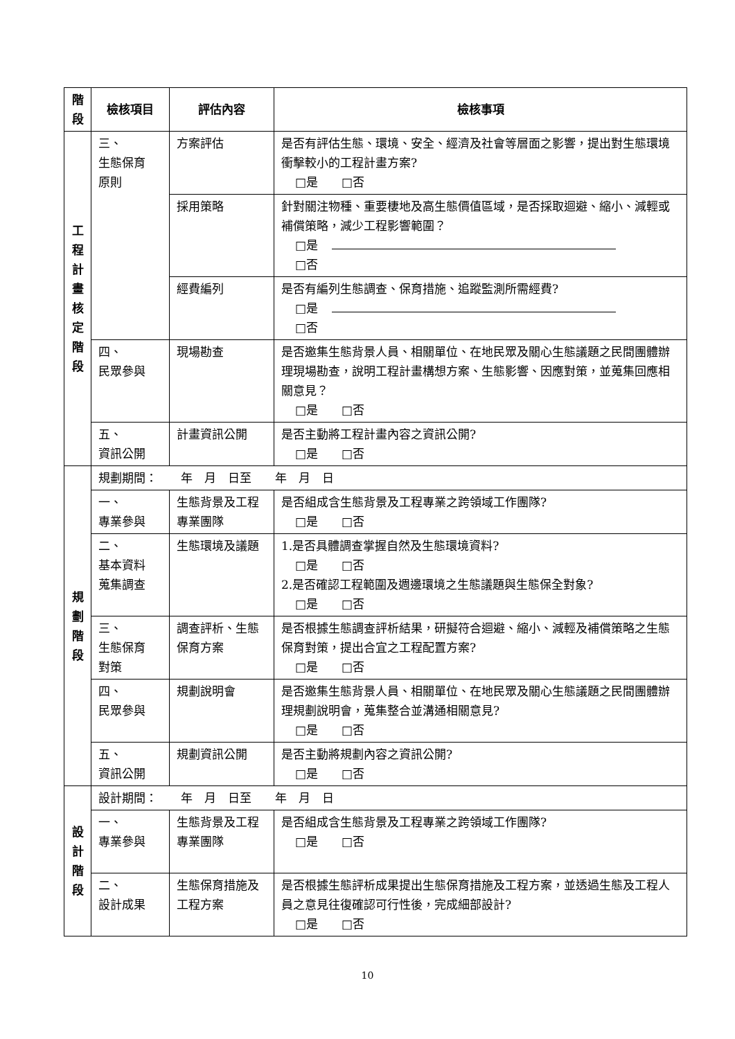| 階 段 | 檢核項目 | 評估內容 | 檢核事項 |
| --- | --- | --- | --- |
| 工 程 計 畫 核 定 階 段 | 三、 生態保育 原則 | 方案評估 | 是否有評估生態、環境、安全、經濟及社會等層面之影響，提出對生態環境衝擊較小的工程計畫方案? □是 □否 |
| | | 採用策略 | 針對關注物種、重要棲地及高生態價值區域，是否採取迴避、縮小、減輕或補償策略，減少工程影響範圍？ □是 □否 |
| | | 經費編列 | 是否有編列生態調查、保育措施、追蹤監測所需經費? □是 □否 |
| | 四、 民眾參與 | 現場勘查 | 是否邀集生態背景人員、相關單位、在地民眾及關心生態議題之民間團體辦理現場勘查，說明工程計畫構想方案、生態影響、因應對策，並蒐集回應相關意見？ □是 □否 |
| | 五、 資訊公開 | 計畫資訊公開 | 是否主動將工程計畫內容之資訊公開? □是 □否 |
| 規 劃 階 段 | 規劃期間： 年 月 日至 年 月 日 | | |
| | 一、 專業參與 | 生態背景及工程專業團隊 | 是否組成含生態背景及工程專業之跨領域工作團隊? □是 □否 |
| | 二、 基本資料 蒐集調查 | 生態環境及議題 | 1.是否具體調查掌握自然及生態環境資料? □是 □否 2.是否確認工程範圍及週邊環境之生態議題與生態保全對象? □是 □否 |
| | 三、 生態保育 對策 | 調查評析、生態保育方案 | 是否根據生態調查評析結果，研擬符合迴避、縮小、減輕及補償策略之生態保育對策，提出合宜之工程配置方案? □是 □否 |
| | 四、 民眾參與 | 規劃說明會 | 是否邀集生態背景人員、相關單位、在地民眾及關心生態議題之民間團體辦理規劃說明會，蒐集整合並溝通相關意見? □是 □否 |
| | 五、 資訊公開 | 規劃資訊公開 | 是否主動將規劃內容之資訊公開? □是 □否 |
| 設 計 階 段 | 設計期間： 年 月 日至 年 月 日 | | |
| | 一、 專業參與 | 生態背景及工程專業團隊 | 是否組成含生態背景及工程專業之跨領域工作團隊? □是 □否 |
| | 二、 設計成果 | 生態保育措施及工程方案 | 是否根據生態評析成果提出生態保育措施及工程方案，並透過生態及工程人員之意見往復確認可行性後，完成細部設計? □是 □否 |
10